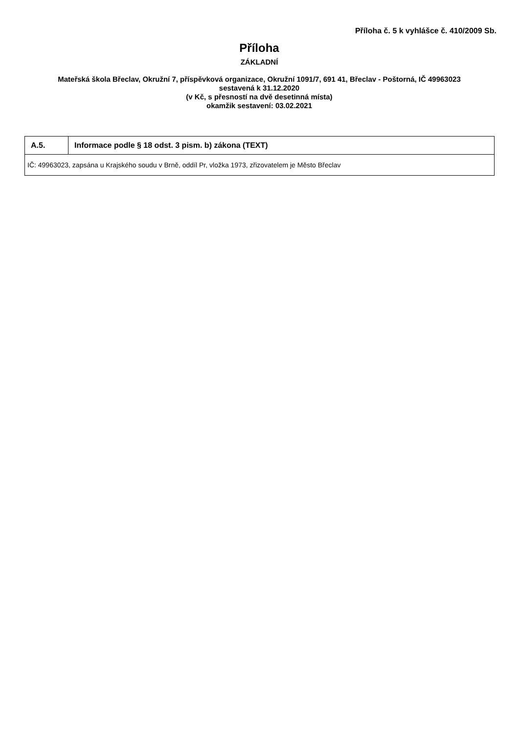Příloha č. 5 k vyhlášce č. 410/2009 Sb.
Příloha
ZÁKLADNÍ
Mateřská škola Břeclav, Okružní 7, příspěvková organizace, Okružní 1091/7, 691 41, Břeclav - Poštorná, IČ 49963023
sestavená k 31.12.2020
(v Kč, s přesností na dvě desetinná místa)
okamžik sestavení: 03.02.2021
| A.5. | Informace podle § 18 odst. 3 pism. b) zákona (TEXT) |
| --- | --- |
| IČ: 49963023, zapsána u Krajského soudu v Brně, oddíl Pr, vložka 1973, zřizovatelem je Město Břeclav | |